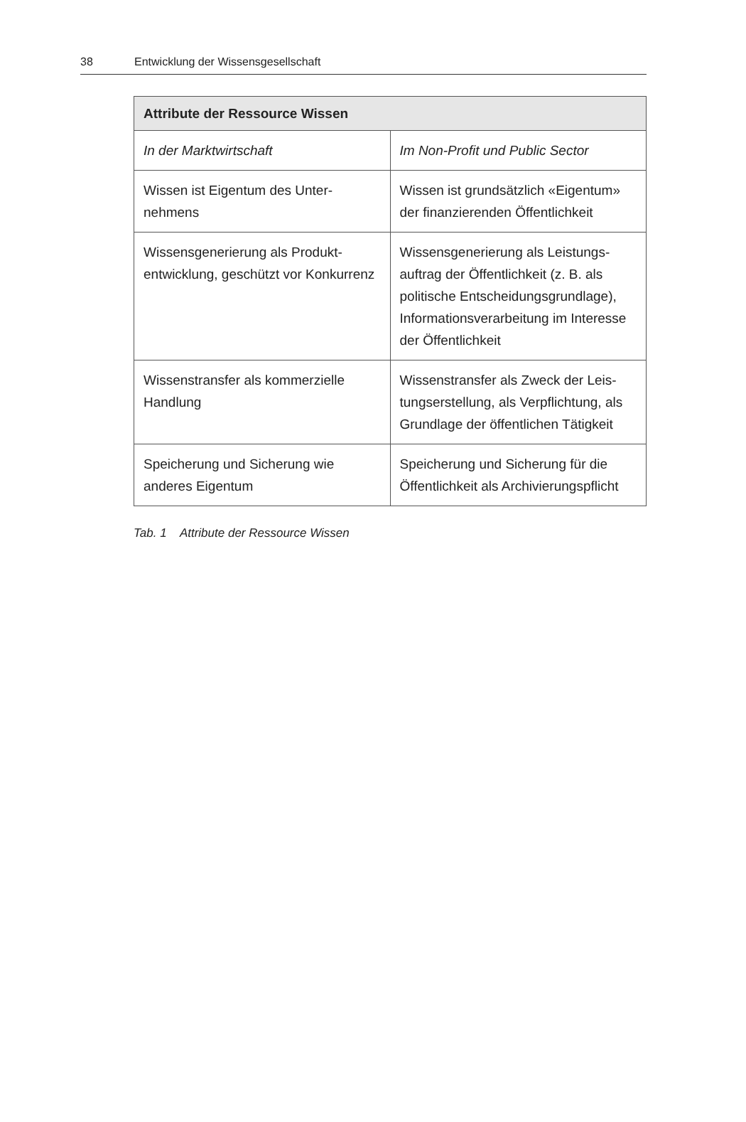38 Entwicklung der Wissensgesellschaft
| Attribute der Ressource Wissen | |
| --- | --- |
| In der Marktwirtschaft | Im Non-Profit und Public Sector |
| Wissen ist Eigentum des Unter­nehmens | Wissen ist grundsätzlich «Eigentum» der finanzierenden Öffentlichkeit |
| Wissensgenerierung als Produkt­entwicklung, geschützt vor Konkurrenz | Wissensgenerierung als Leistungs­auftrag der Öffentlichkeit (z. B. als politische Entscheidungsgrundlage), Informationsverarbeitung im Interesse der Öffentlichkeit |
| Wissenstransfer als kommerzielle Handlung | Wissenstransfer als Zweck der Leis­tungserstellung, als Verpflichtung, als Grundlage der öffentlichen Tätigkeit |
| Speicherung und Sicherung wie anderes Eigentum | Speicherung und Sicherung für die Öffentlichkeit als Archivierungspflicht |
Tab. 1 Attribute der Ressource Wissen